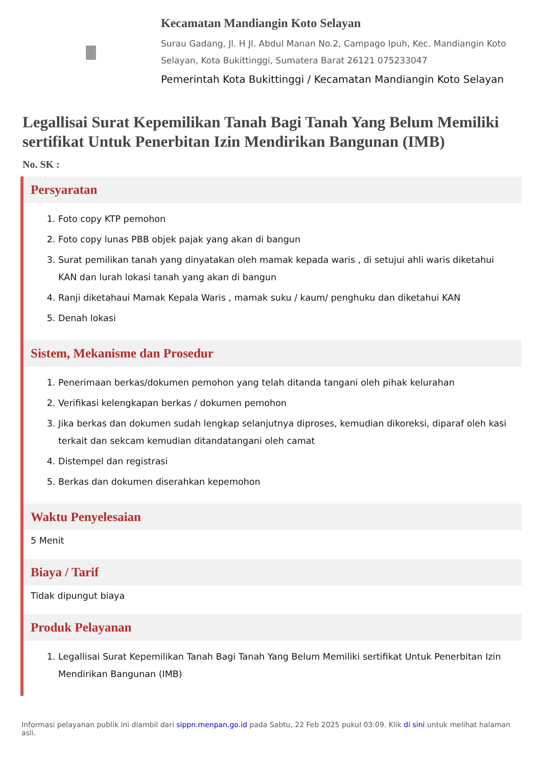Kecamatan Mandiangin Koto Selayan
Surau Gadang, Jl. H Jl. Abdul Manan No.2, Campago Ipuh, Kec. Mandiangin Koto Selayan, Kota Bukittinggi, Sumatera Barat 26121 075233047
Pemerintah Kota Bukittinggi / Kecamatan Mandiangin Koto Selayan
Legallisai Surat Kepemilikan Tanah Bagi Tanah Yang Belum Memiliki sertifikat Untuk Penerbitan Izin Mendirikan Bangunan (IMB)
No. SK :
Persyaratan
1. Foto copy KTP pemohon
2. Foto copy lunas PBB objek pajak yang akan di bangun
3. Surat pemilikan tanah yang dinyatakan oleh mamak kepada waris , di setujui ahli waris diketahui KAN dan lurah lokasi tanah yang akan di bangun
4. Ranji diketahaui Mamak Kepala Waris , mamak suku / kaum/ penghuku dan diketahui KAN
5. Denah lokasi
Sistem, Mekanisme dan Prosedur
1. Penerimaan berkas/dokumen pemohon yang telah ditanda tangani oleh pihak kelurahan
2. Verifikasi kelengkapan berkas / dokumen pemohon
3. Jika berkas dan dokumen sudah lengkap selanjutnya diproses, kemudian dikoreksi, diparaf oleh kasi terkait dan sekcam kemudian ditandatangani oleh camat
4. Distempel dan registrasi
5. Berkas dan dokumen diserahkan kepemohon
Waktu Penyelesaian
5 Menit
Biaya / Tarif
Tidak dipungut biaya
Produk Pelayanan
1. Legallisai Surat Kepemilikan Tanah Bagi Tanah Yang Belum Memiliki sertifikat Untuk Penerbitan Izin Mendirikan Bangunan (IMB)
Informasi pelayanan publik ini diambil dari sippn.menpan.go.id pada Sabtu, 22 Feb 2025 pukul 03:09. Klik di sini untuk melihat halaman asli.